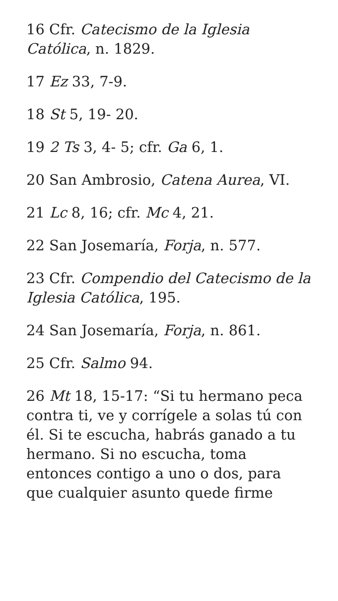16 Cfr. Catecismo de la Iglesia Católica, n. 1829.
17 Ez 33, 7-9.
18 St 5, 19- 20.
19 2 Ts 3, 4- 5; cfr. Ga 6, 1.
20 San Ambrosio, Catena Aurea, VI.
21 Lc 8, 16; cfr. Mc 4, 21.
22 San Josemaría, Forja, n. 577.
23 Cfr. Compendio del Catecismo de la Iglesia Católica, 195.
24 San Josemaría, Forja, n. 861.
25 Cfr. Salmo 94.
26 Mt 18, 15-17: “Si tu hermano peca contra ti, ve y corrígele a solas tú con él. Si te escucha, habrás ganado a tu hermano. Si no escucha, toma entonces contigo a uno o dos, para que cualquier asunto quede firme